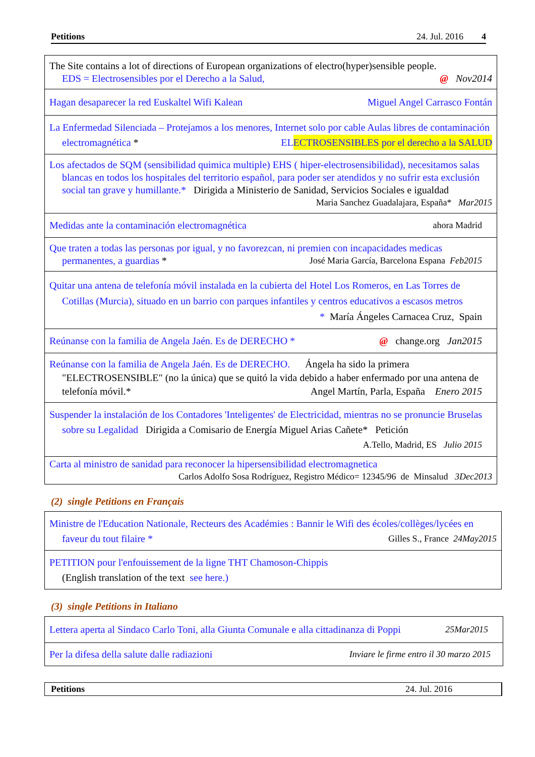Petitions 24. Jul. 2016 4
| The Site contains a lot of directions of European organizations of electro(hyper)sensible people. EDS = Electrosensibles por el Derecho a la Salud, @ Nov2014 |
| Hagan desaparecer la red Euskaltel Wifi Kalean Miguel Angel Carrasco Fontán |
| La Enfermedad Silenciada – Protejamos a los menores, Internet solo por cable Aulas libres de contaminación electromagnética * ELECTROSENSIBLES por el derecho a la SALUD |
| Los afectados de SQM (sensibilidad quimica multiple) EHS ( hiper-electrosensibilidad), necesitamos salas blancas en todos los hospitales del territorio español, para poder ser atendidos y no sufrir esta exclusión social tan grave y humillante.* Dirigida a Ministerio de Sanidad, Servicios Sociales e igualdad Maria Sanchez Guadalajara, España* Mar2015 |
| Medidas ante la contaminación electromagnética ahora Madrid |
| Que traten a todas las personas por igual, y no favorezcan, ni premien con incapacidades medicas permanentes, a guardias * José Maria García, Barcelona Espana Feb2015 |
| Quitar una antena de telefonía móvil instalada en la cubierta del Hotel Los Romeros, en Las Torres de Cotillas (Murcia), situado en un barrio con parques infantiles y centros educativos a escasos metros * María Ángeles Carnacea Cruz, Spain |
| Reúnanse con la familia de Angela Jaén. Es de DERECHO * @ change.org Jan2015 |
| Reúnanse con la familia de Angela Jaén. Es de DERECHO. Ángela ha sido la primera "ELECTROSENSIBLE" (no la única) que se quitó la vida debido a haber enfermado por una antena de telefonía móvil.* Angel Martín, Parla, España Enero 2015 |
| Suspender la instalación de los Contadores 'Inteligentes' de Electricidad, mientras no se pronuncie Bruselas sobre su Legalidad Dirigida a Comisario de Energía Miguel Arias Cañete* Petición A.Tello, Madrid, ES Julio 2015 |
| Carta al ministro de sanidad para reconocer la hipersensibilidad electromagnetica Carlos Adolfo Sosa Rodríguez, Registro Médico= 12345/96 de Minsalud 3Dec2013 |
(2) single Petitions en Français
| Ministre de l'Education Nationale, Recteurs des Académies : Bannir le Wifi des écoles/collèges/lycées en faveur du tout filaire * Gilles S., France 24May2015 |
| PETITION pour l'enfouissement de la ligne THT Chamoson-Chippis (English translation of the text see here.) |
(3) single Petitions in Italiano
| Lettera aperta al Sindaco Carlo Toni, alla Giunta Comunale e alla cittadinanza di Poppi 25Mar2015 |
| Per la difesa della salute dalle radiazioni Inviare le firme entro il 30 marzo 2015 |
Petitions 24. Jul. 2016